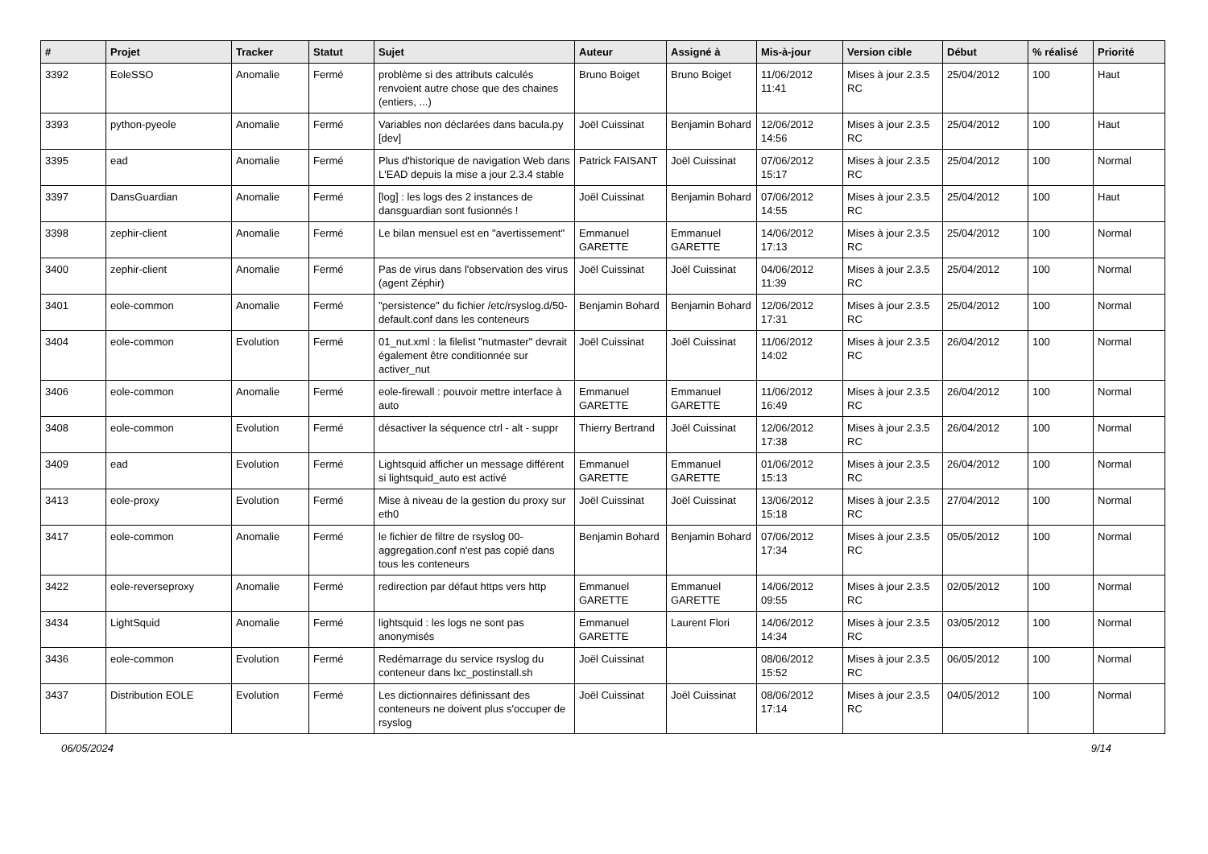| # | Projet | Tracker | Statut | Sujet | Auteur | Assigné à | Mis-à-jour | Version cible | Début | % réalisé | Priorité |
| --- | --- | --- | --- | --- | --- | --- | --- | --- | --- | --- | --- |
| 3392 | EoleSSO | Anomalie | Fermé | problème si des attributs calculés renvoient autre chose que des chaines (entiers, ...) | Bruno Boiget | Bruno Boiget | 11/06/2012 11:41 | Mises à jour 2.3.5 RC | 25/04/2012 | 100 | Haut |
| 3393 | python-pyeole | Anomalie | Fermé | Variables non déclarées dans bacula.py [dev] | Joël Cuissinat | Benjamin Bohard | 12/06/2012 14:56 | Mises à jour 2.3.5 RC | 25/04/2012 | 100 | Haut |
| 3395 | ead | Anomalie | Fermé | Plus d'historique de navigation Web dans L'EAD depuis la mise a jour 2.3.4 stable | Patrick FAISANT | Joël Cuissinat | 07/06/2012 15:17 | Mises à jour 2.3.5 RC | 25/04/2012 | 100 | Normal |
| 3397 | DansGuardian | Anomalie | Fermé | [log] : les logs des 2 instances de dansguardian sont fusionnés ! | Joël Cuissinat | Benjamin Bohard | 07/06/2012 14:55 | Mises à jour 2.3.5 RC | 25/04/2012 | 100 | Haut |
| 3398 | zephir-client | Anomalie | Fermé | Le bilan mensuel est en "avertissement" | Emmanuel GARETTE | Emmanuel GARETTE | 14/06/2012 17:13 | Mises à jour 2.3.5 RC | 25/04/2012 | 100 | Normal |
| 3400 | zephir-client | Anomalie | Fermé | Pas de virus dans l'observation des virus (agent Zéphir) | Joël Cuissinat | Joël Cuissinat | 04/06/2012 11:39 | Mises à jour 2.3.5 RC | 25/04/2012 | 100 | Normal |
| 3401 | eole-common | Anomalie | Fermé | "persistence" du fichier /etc/rsyslog.d/50-default.conf dans les conteneurs | Benjamin Bohard | Benjamin Bohard | 12/06/2012 17:31 | Mises à jour 2.3.5 RC | 25/04/2012 | 100 | Normal |
| 3404 | eole-common | Evolution | Fermé | 01_nut.xml : la filelist "nutmaster" devrait également être conditionnée sur activer_nut | Joël Cuissinat | Joël Cuissinat | 11/06/2012 14:02 | Mises à jour 2.3.5 RC | 26/04/2012 | 100 | Normal |
| 3406 | eole-common | Anomalie | Fermé | eole-firewall : pouvoir mettre interface à auto | Emmanuel GARETTE | Emmanuel GARETTE | 11/06/2012 16:49 | Mises à jour 2.3.5 RC | 26/04/2012 | 100 | Normal |
| 3408 | eole-common | Evolution | Fermé | désactiver la séquence ctrl - alt - suppr | Thierry Bertrand | Joël Cuissinat | 12/06/2012 17:38 | Mises à jour 2.3.5 RC | 26/04/2012 | 100 | Normal |
| 3409 | ead | Evolution | Fermé | Lightsquid afficher un message différent si lightsquid_auto est activé | Emmanuel GARETTE | Emmanuel GARETTE | 01/06/2012 15:13 | Mises à jour 2.3.5 RC | 26/04/2012 | 100 | Normal |
| 3413 | eole-proxy | Evolution | Fermé | Mise à niveau de la gestion du proxy sur eth0 | Joël Cuissinat | Joël Cuissinat | 13/06/2012 15:18 | Mises à jour 2.3.5 RC | 27/04/2012 | 100 | Normal |
| 3417 | eole-common | Anomalie | Fermé | le fichier de filtre de rsyslog 00-aggregation.conf n'est pas copié dans tous les conteneurs | Benjamin Bohard | Benjamin Bohard | 07/06/2012 17:34 | Mises à jour 2.3.5 RC | 05/05/2012 | 100 | Normal |
| 3422 | eole-reverseproxy | Anomalie | Fermé | redirection par défaut https vers http | Emmanuel GARETTE | Emmanuel GARETTE | 14/06/2012 09:55 | Mises à jour 2.3.5 RC | 02/05/2012 | 100 | Normal |
| 3434 | LightSquid | Anomalie | Fermé | lightsquid : les logs ne sont pas anonymisés | Emmanuel GARETTE | Laurent Flori | 14/06/2012 14:34 | Mises à jour 2.3.5 RC | 03/05/2012 | 100 | Normal |
| 3436 | eole-common | Evolution | Fermé | Redémarrage du service rsyslog du conteneur dans lxc_postinstall.sh | Joël Cuissinat | | 08/06/2012 15:52 | Mises à jour 2.3.5 RC | 06/05/2012 | 100 | Normal |
| 3437 | Distribution EOLE | Evolution | Fermé | Les dictionnaires définissant des conteneurs ne doivent plus s'occuper de rsyslog | Joël Cuissinat | Joël Cuissinat | 08/06/2012 17:14 | Mises à jour 2.3.5 RC | 04/05/2012 | 100 | Normal |
06/05/2024 9/14